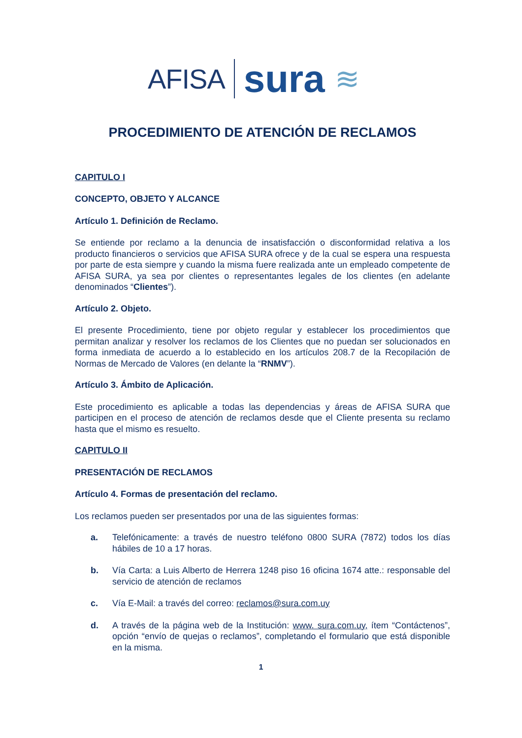AFISA sura ≋
PROCEDIMIENTO DE ATENCIÓN DE RECLAMOS
CAPITULO I
CONCEPTO, OBJETO Y ALCANCE
Artículo 1. Definición de Reclamo.
Se entiende por reclamo a la denuncia de insatisfacción o disconformidad relativa a los producto financieros o servicios que AFISA SURA ofrece y de la cual se espera una respuesta por parte de esta siempre y cuando la misma fuere realizada ante un empleado competente de AFISA SURA, ya sea por clientes o representantes legales de los clientes (en adelante denominados “Clientes”).
Artículo 2. Objeto.
El presente Procedimiento, tiene por objeto regular y establecer los procedimientos que permitan analizar y resolver los reclamos de los Clientes que no puedan ser solucionados en forma inmediata de acuerdo a lo establecido en los artículos 208.7 de la Recopilación de Normas de Mercado de Valores (en delante la “RNMV”).
Artículo 3. Ámbito de Aplicación.
Este procedimiento es aplicable a todas las dependencias y áreas de AFISA SURA que participen en el proceso de atención de reclamos desde que el Cliente presenta su reclamo hasta que el mismo es resuelto.
CAPITULO II
PRESENTACIÓN DE RECLAMOS
Artículo 4. Formas de presentación del reclamo.
Los reclamos pueden ser presentados por una de las siguientes formas:
a. Telefónicamente: a través de nuestro teléfono 0800 SURA (7872) todos los días hábiles de 10 a 17 horas.
b. Vía Carta: a Luis Alberto de Herrera 1248 piso 16 oficina 1674 atte.: responsable del servicio de atención de reclamos
c. Vía E-Mail: a través del correo: reclamos@sura.com.uy
d. A través de la página web de la Institución: www. sura.com.uy, ítem “Contáctenos”, opción “envío de quejas o reclamos”, completando el formulario que está disponible en la misma.
1